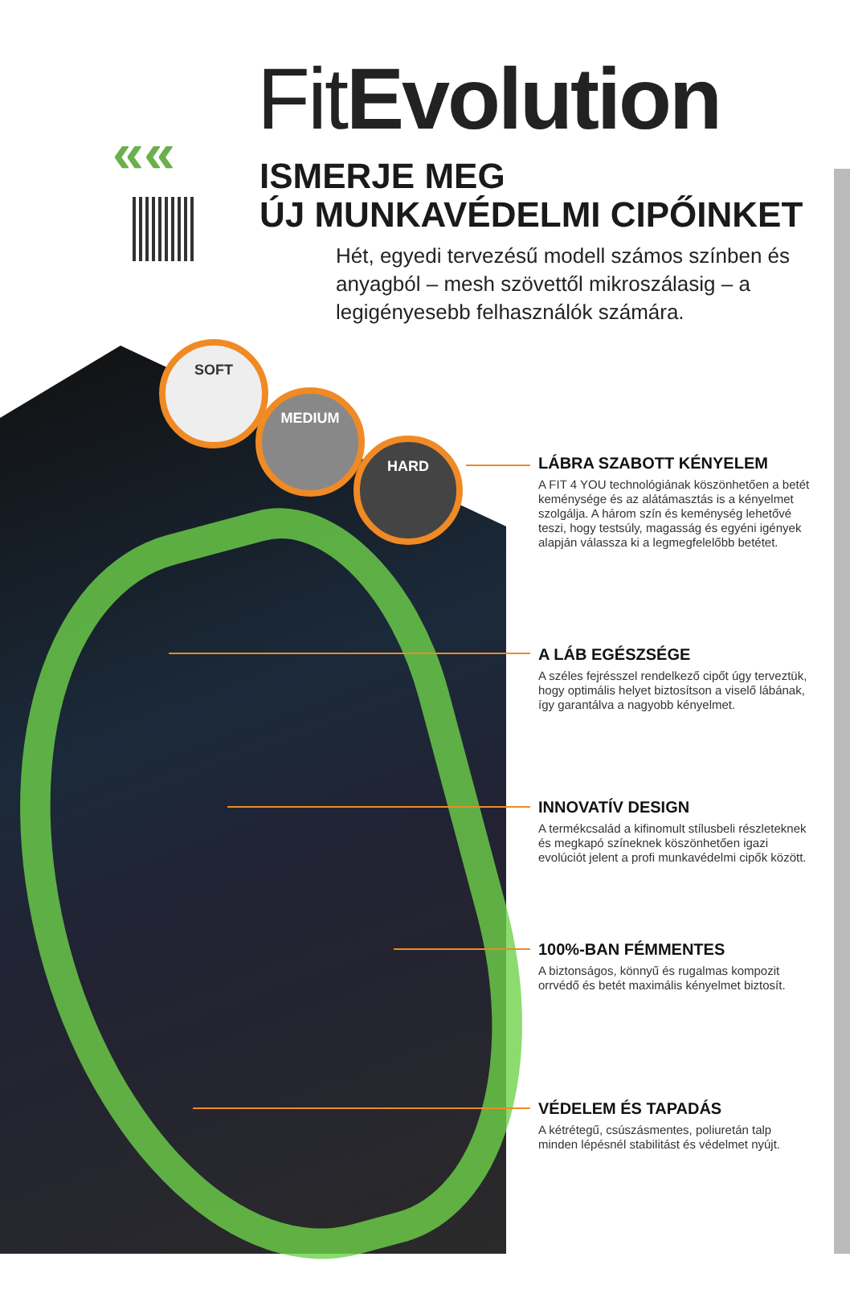««
FitEvolution
ISMERJE MEG
ÚJ MUNKAVÉDELMI CIPŐINKET
Hét, egyedi tervezésű modell számos színben és anyagból – mesh szövettől mikroszálasig – a legigényesebb felhasználók számára.
SOFT
MEDIUM
HARD
LÁBRA SZABOTT KÉNYELEM
A FIT 4 YOU technológiának köszönhetően a betét keménysége és az alátámasztás is a kényelmet szolgálja. A három szín és keménység lehetővé teszi, hogy testsúly, magasság és egyéni igények alapján válassza ki a legmegfelelőbb betétet.
A LÁB EGÉSZSÉGE
A széles fejrésszel rendelkező cipőt úgy terveztük, hogy optimális helyet biztosítson a viselő lábának, így garantálva a nagyobb kényelmet.
INNOVATÍV DESIGN
A termékcsalád a kifinomult stílusbeli részleteknek és megkapó színeknek köszönhetően igazi evolúciót jelent a profi munkavédelmi cipők között.
100%-BAN FÉMMENTES
A biztonságos, könnyű és rugalmas kompozit orrvédő és betét maximális kényelmet biztosít.
VÉDELEM ÉS TAPADÁS
A kétrétegű, csúszásmentes, poliuretán talp minden lépésnél stabilitást és védelmet nyújt.